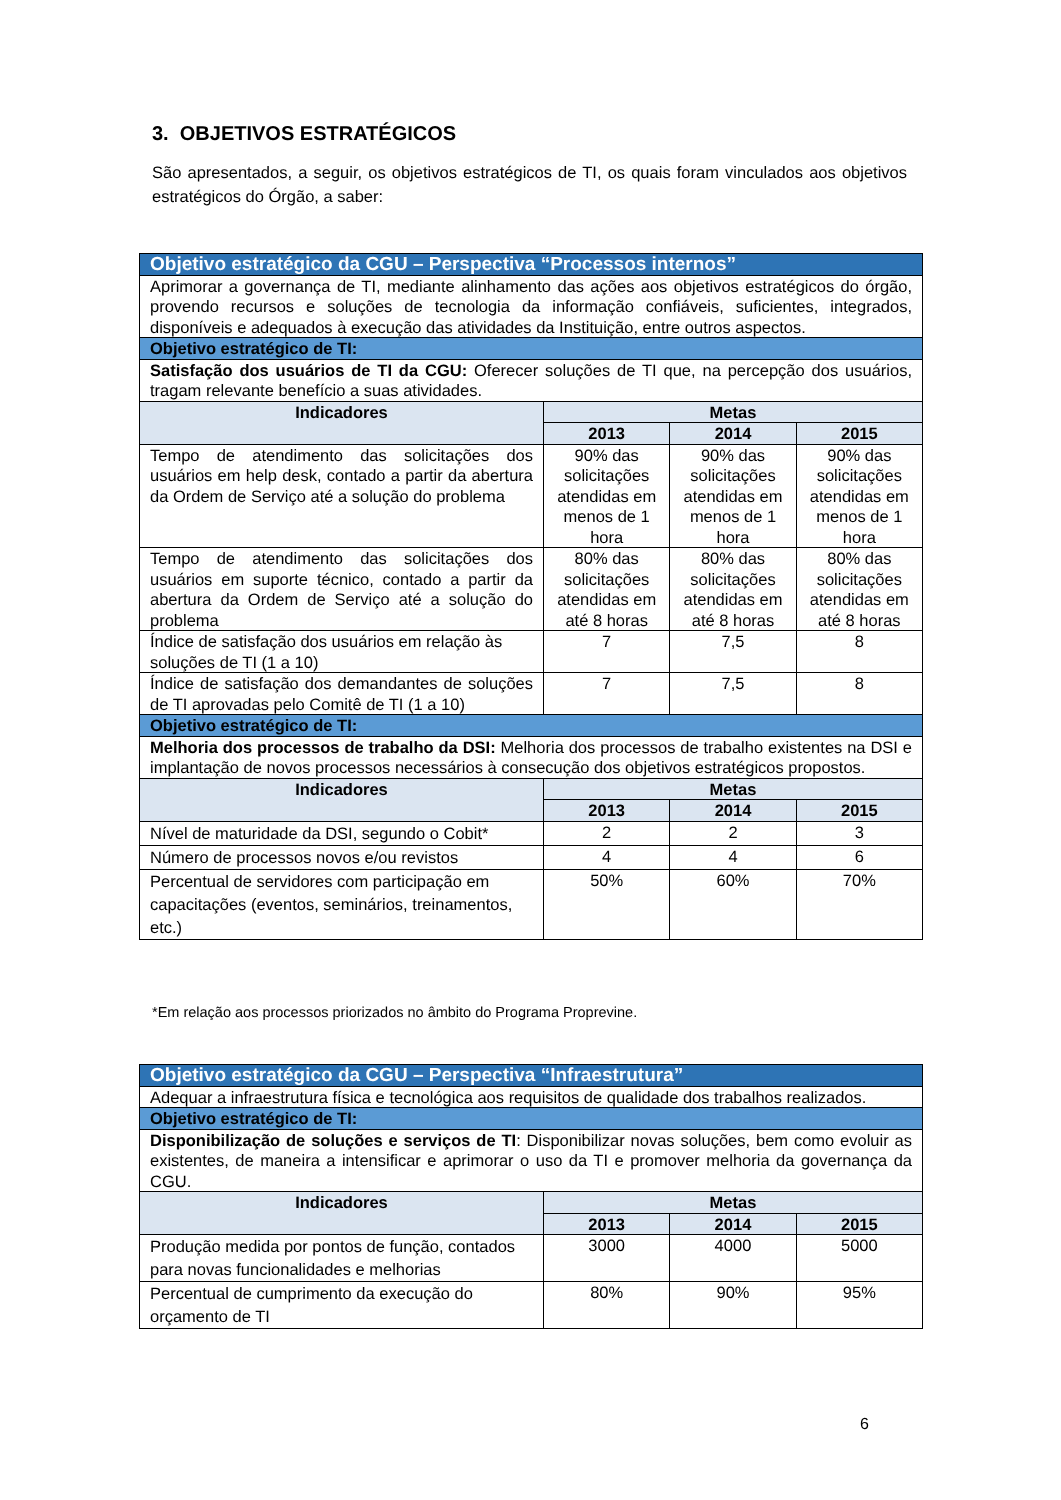3. OBJETIVOS ESTRATÉGICOS
São apresentados, a seguir, os objetivos estratégicos de TI, os quais foram vinculados aos objetivos estratégicos do Órgão, a saber:
| Objetivo estratégico da CGU – Perspectiva “Processos internos” | | | |
| --- | --- | --- | --- |
| Aprimorar a governança de TI, mediante alinhamento das ações aos objetivos estratégicos do órgão, provendo recursos e soluções de tecnologia da informação confiáveis, suficientes, integrados, disponíveis e adequados à execução das atividades da Instituição, entre outros aspectos. | | | |
| Objetivo estratégico de TI: | | | |
| Satisfação dos usuários de TI da CGU: Oferecer soluções de TI que, na percepção dos usuários, tragam relevante benefício a suas atividades. | | | |
| Indicadores | Metas | | |
| | 2013 | 2014 | 2015 |
| Tempo de atendimento das solicitações dos usuários em help desk, contado a partir da abertura da Ordem de Serviço até a solução do problema | 90% das solicitações atendidas em menos de 1 hora | 90% das solicitações atendidas em menos de 1 hora | 90% das solicitações atendidas em menos de 1 hora |
| Tempo de atendimento das solicitações dos usuários em suporte técnico, contado a partir da abertura da Ordem de Serviço até a solução do problema | 80% das solicitações atendidas em até 8 horas | 80% das solicitações atendidas em até 8 horas | 80% das solicitações atendidas em até 8 horas |
| Índice de satisfação dos usuários em relação às soluções de TI (1 a 10) | 7 | 7,5 | 8 |
| Índice de satisfação dos demandantes de soluções de TI aprovadas pelo Comitê de TI (1 a 10) | 7 | 7,5 | 8 |
| Objetivo estratégico de TI: | | | |
| Melhoria dos processos de trabalho da DSI: Melhoria dos processos de trabalho existentes na DSI e implantação de novos processos necessários à consecução dos objetivos estratégicos propostos. | | | |
| Indicadores | Metas | | |
| | 2013 | 2014 | 2015 |
| Nível de maturidade da DSI, segundo o Cobit* | 2 | 2 | 3 |
| Número de processos novos e/ou revistos | 4 | 4 | 6 |
| Percentual de servidores com participação em capacitações (eventos, seminários, treinamentos, etc.) | 50% | 60% | 70% |
*Em relação aos processos priorizados no âmbito do Programa Proprevine.
| Objetivo estratégico da CGU – Perspectiva “Infraestrutura” | | | |
| --- | --- | --- | --- |
| Adequar a infraestrutura física e tecnológica aos requisitos de qualidade dos trabalhos realizados. | | | |
| Objetivo estratégico de TI: | | | |
| Disponibilização de soluções e serviços de TI : Disponibilizar novas soluções, bem como evoluir as existentes, de maneira a intensificar e aprimorar o uso da TI e promover melhoria da governança da CGU. | | | |
| Indicadores | Metas | | |
| | 2013 | 2014 | 2015 |
| Produção medida por pontos de função, contados para novas funcionalidades e melhorias | 3000 | 4000 | 5000 |
| Percentual de cumprimento da execução do orçamento de TI | 80% | 90% | 95% |
6